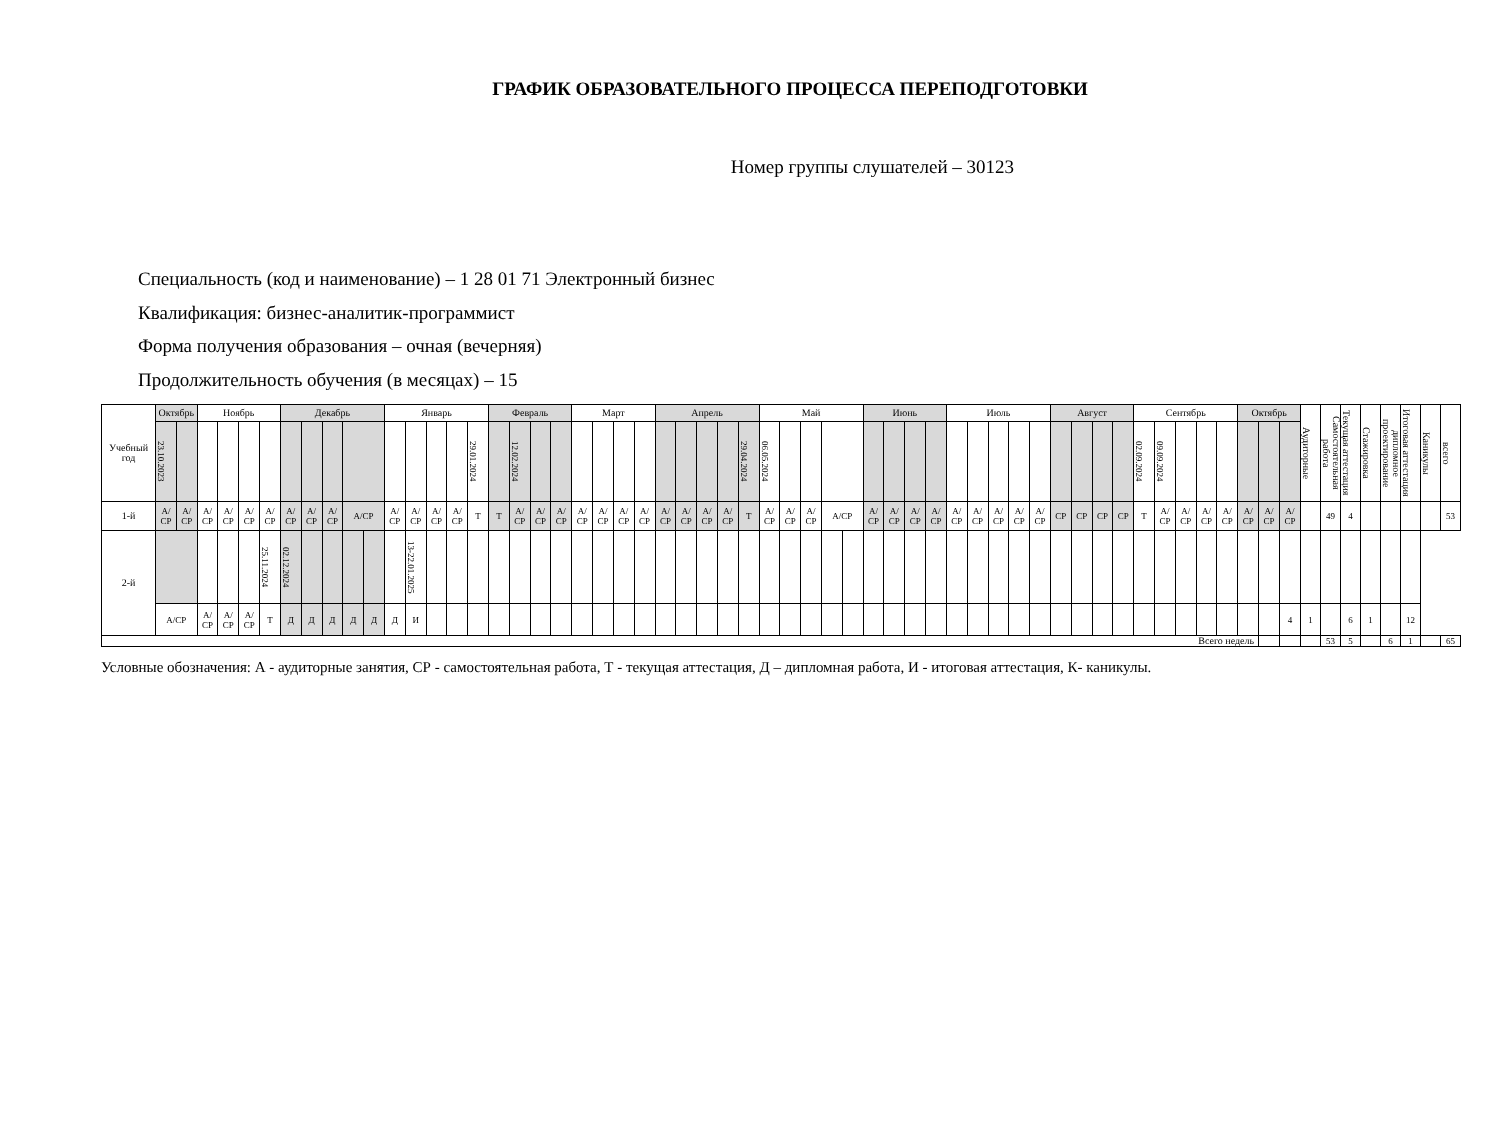ГРАФИК ОБРАЗОВАТЕЛЬНОГО ПРОЦЕССА ПЕРЕПОДГОТОВКИ
Номер группы слушателей – 30123
Специальность (код и наименование) – 1 28 01 71 Электронный бизнес
Квалификация: бизнес-аналитик-программист
Форма получения образования – очная (вечерняя)
Продолжительность обучения (в месяцах) – 15
| Учебный год | Октябрь | | Ноябрь | | | | Декабрь | | | | | Январь | | | | | Февраль | | | | Март | | | | Апрель | | | | | Май | | | | | Июнь | | | | Июль | | | | | Август | | | | Сентябрь | | | | | Октябрь | | | Аудиторные | Самостоятельная работа | Текущая аттестация | Стажировка | дипломное проектирование | Итоговая аттестация | Каникулы | всего |
| | 23.10.2023 | | | | | | | | | | | | | | | 29.01.2024 | | 12.02.2024 | | | | | | | | | | | 29.04.2024 | 06.05.2024 | | | | | | | | | | | | | | | | | | 02.09.2024 | 09.09.2024 | | | | | | | | | | | | | | |
| 1-й | А/СР | А/СР | А/ СР | А/ СР | А/ СР | А/ СР | А/ СР | А/ СР | А/ СР | А/СР | | А/ СР | А/ СР | А/ СР | А/ СР | Т | Т | А/ СР | А/ СР | А/ СР | А/ СР | А/ СР | А/ СР | А/ СР | А/ СР | А/ СР | А/ СР | А/ СР | Т | А/ СР | А/ СР | А/ СР | А/СР | | А/ СР | А/ СР | А/ СР | А/ СР | А/ СР | А/ СР | А/ СР | А/ СР | А/ СР | СР | СР | СР | СР | Т | А/ СР | А/ СР | А/ СР | А/ СР | А/ СР | А/ СР | А/ СР | | 49 | 4 | | | | | 53 |
| 2-й | | | | | | 25.11.2024 | 02.12.2024 | | | | | | 13-22.01.2025 | | | | | | | | | | | | | | | | | | | | | | | | | | | | | | | | | | | | | | | | | | | | | | | | | | |
| | А/СР | | А/ СР | А/ СР | А/ СР | Т | Д | Д | Д | Д | Д | Д | И | | | | | | | | | | | | | | | | | | | | | | | | | | | | | | | | | | | | | | | | | | 4 | 1 | | 6 | 1 | | 12 | | |
| Всего недель | | | | | | | | | | | | | | | | | | | | | | | | | | | | | | | | | | | | | | | | | | | | | | | | | | | | | | | | | 53 | 5 | | 6 | 1 | | 65 |
Условные обозначения: А - аудиторные занятия, СР - самостоятельная работа, Т - текущая аттестация, Д – дипломная работа, И - итоговая аттестация, К- каникулы.